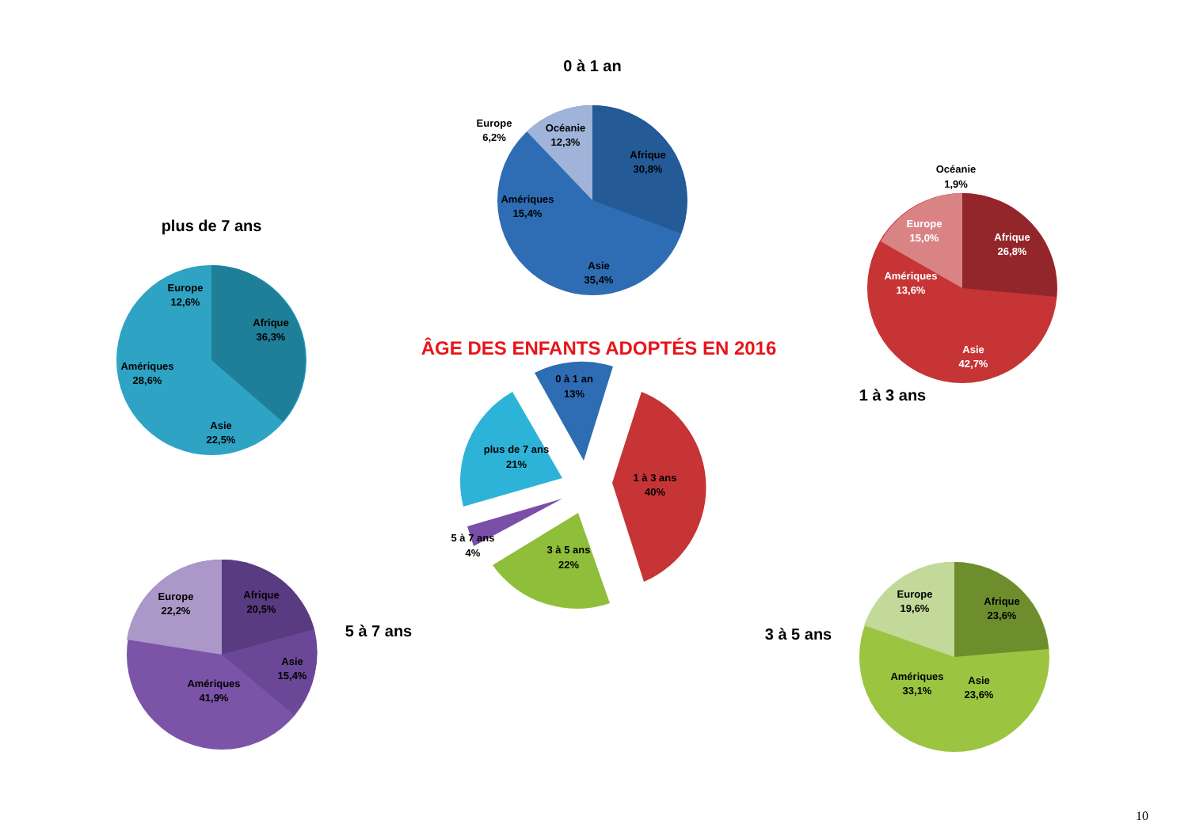0 à 1 an
Afrique 30,8% Océanie 12,3% Europe 6,2% Amériques 15,4% Asie 35,4%
plus de 7 ans
Europe 12,6% Afrique 36,3% Amériques 28,6% Asie 22,5%
Océanie 1,9%
Europe 15,0% Afrique 26,8% Amériques 13,6% Asie 42,7%
1 à 3 ans
ÂGE DES ENFANTS ADOPTÉS EN 2016
0 à 1 an 13% plus de 7 ans 21% 1 à 3 ans 40% 5 à 7 ans 4% 3 à 5 ans 22%
Europe 22,2% Afrique 20,5% Asie 15,4% Amériques 41,9%
5 à 7 ans
3 à 5 ans
Europe 19,6% Afrique 23,6% Amériques 33,1% Asie 23,6%
10